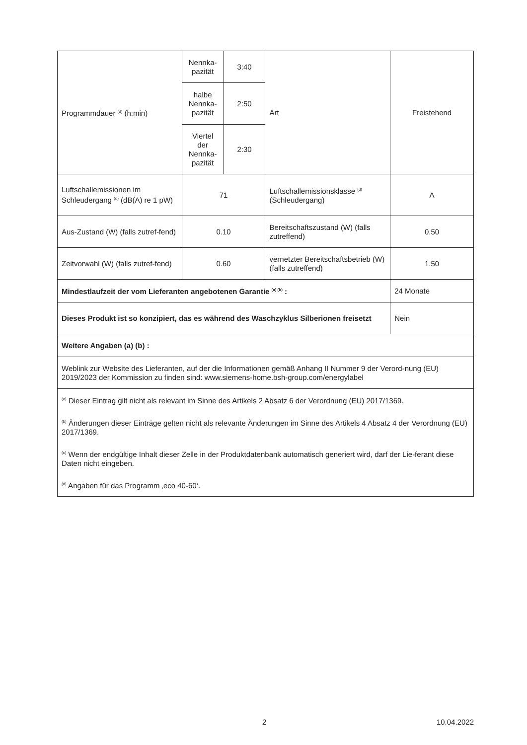| Programmdauer <sup>(d)</sup> (h:min) | Nennka- pazität | 3:40 | Art | Freistehend |
| | halbe Nennka- pazität | 2:50 | | |
| | Viertel der Nennka- pazität | 2:30 | | |
| Luftschallemissionen im Schleudergang <sup>(d)</sup> (dB(A) re 1 pW) | 71 | | Luftschallemissionsklasse <sup>(d)</sup> (Schleudergang) | A |
| Aus-Zustand (W) (falls zutref-fend) | 0.10 | | Bereitschaftszustand (W) (falls zutreffend) | 0.50 |
| Zeitvorwahl (W) (falls zutref-fend) | 0.60 | | vernetzter Bereitschaftsbetrieb (W) (falls zutreffend) | 1.50 |
| Mindestlaufzeit der vom Lieferanten angebotenen Garantie <sup>(a) (b)</sup> : | | | | 24 Monate |
| Dieses Produkt ist so konzipiert, das es während des Waschzyklus Silberionen freisetzt | | | | Nein |
| Weitere Angaben (a) (b) : | | | | |
| Weblink zur Website des Lieferanten, auf der die Informationen gemäß Anhang II Nummer 9 der Verord-nung (EU) 2019/2023 der Kommission zu finden sind: www.siemens-home.bsh-group.com/energylabel | | | | |
| <sup>(a)</sup> Dieser Eintrag gilt nicht als relevant im Sinne des Artikels 2 Absatz 6 der Verordnung (EU) 2017/1369. <sup>(b)</sup> Änderungen dieser Einträge gelten nicht als relevante Änderungen im Sinne des Artikels 4 Absatz 4 der Verordnung (EU) 2017/1369. <sup>(c)</sup> Wenn der endgültige Inhalt dieser Zelle in der Produktdatenbank automatisch generiert wird, darf der Lie-ferant diese Daten nicht eingeben. <sup>(d)</sup> Angaben für das Programm ‚eco 40-60‘. | | | | |
2 10.04.2022